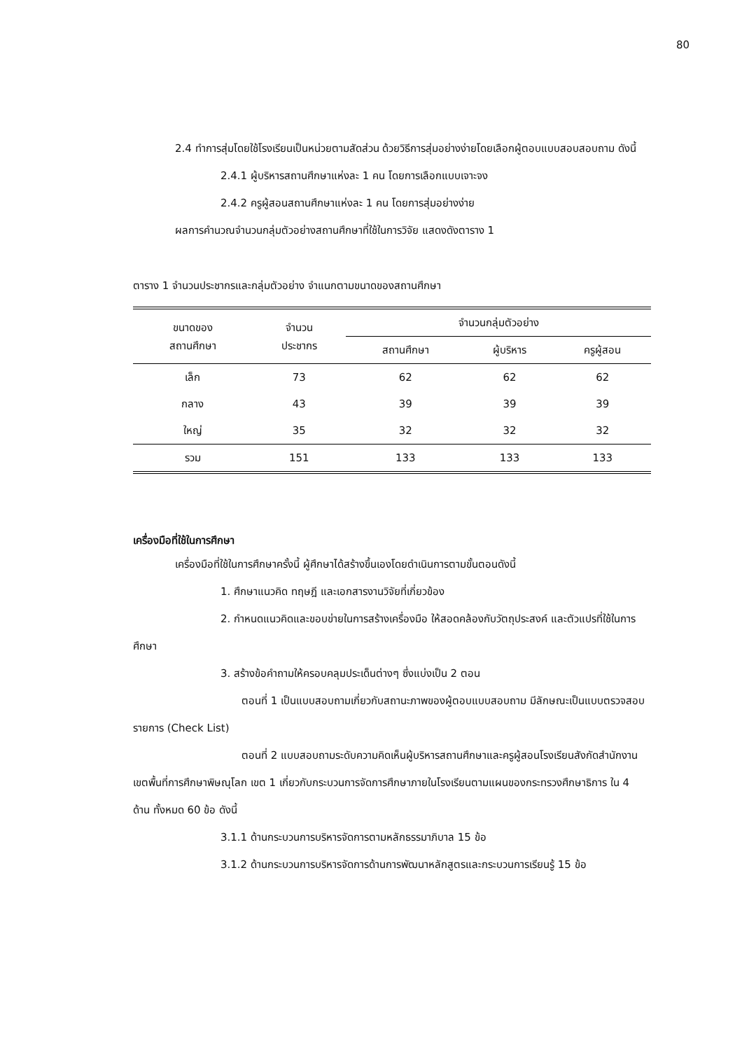80
2.4 ทำการสุ่มโดยใช้โรงเรียนเป็นหน่วยตามสัดส่วน ด้วยวิธีการสุ่มอย่างง่ายโดยเลือกผู้ตอบแบบสอบสอบถาม ดังนี้
2.4.1 ผู้บริหารสถานศึกษาแห่งละ 1 คน โดยการเลือกแบบเจาะจง
2.4.2 ครูผู้สอนสถานศึกษาแห่งละ 1 คน โดยการสุ่มอย่างง่าย
ผลการคำนวณจำนวนกลุ่มตัวอย่างสถานศึกษาที่ใช้ในการวิจัย แสดงดังตาราง 1
ตาราง 1 จำนวนประชากรและกลุ่มตัวอย่าง จำแนกตามขนาดของสถานศึกษา
| ขนาดของ สถานศึกษา | จำนวน ประชากร | จำนวนกลุ่มตัวอย่าง | | |
| --- | --- | --- | --- | --- |
| | | สถานศึกษา | ผู้บริหาร | ครูผู้สอน |
| เล็ก | 73 | 62 | 62 | 62 |
| กลาง | 43 | 39 | 39 | 39 |
| ใหญ่ | 35 | 32 | 32 | 32 |
| รวม | 151 | 133 | 133 | 133 |
เครื่องมือที่ใช้ในการศึกษา
เครื่องมือที่ใช้ในการศึกษาครั้งนี้ ผู้ศึกษาได้สร้างขึ้นเองโดยดำเนินการตามขั้นตอนดังนี้
1. ศึกษาแนวคิด ทฤษฎี และเอกสารงานวิจัยที่เกี่ยวข้อง
2. กำหนดแนวคิดและขอบข่ายในการสร้างเครื่องมือ ให้สอดคล้องกับวัตถุประสงค์ และตัวแปรที่ใช้ในการศึกษา
3. สร้างข้อคำถามให้ครอบคลุมประเด็นต่างๆ ซึ่งแบ่งเป็น 2 ตอน
ตอนที่ 1 เป็นแบบสอบถามเกี่ยวกับสถานะภาพของผู้ตอบแบบสอบถาม มีลักษณะเป็นแบบตรวจสอบรายการ (Check List)
ตอนที่ 2 แบบสอบถามระดับความคิดเห็นผู้บริหารสถานศึกษาและครูผู้สอนโรงเรียนสังกัดสำนักงานเขตพื้นที่การศึกษาพิษณุโลก เขต 1 เกี่ยวกับกระบวนการจัดการศึกษาภายในโรงเรียนตามแผนของกระทรวงศึกษาธิการ ใน 4 ด้าน ทั้งหมด 60 ข้อ ดังนี้
3.1.1 ด้านกระบวนการบริหารจัดการตามหลักธรรมาภิบาล 15 ข้อ
3.1.2 ด้านกระบวนการบริหารจัดการด้านการพัฒนาหลักสูตรและกระบวนการเรียนรู้ 15 ข้อ